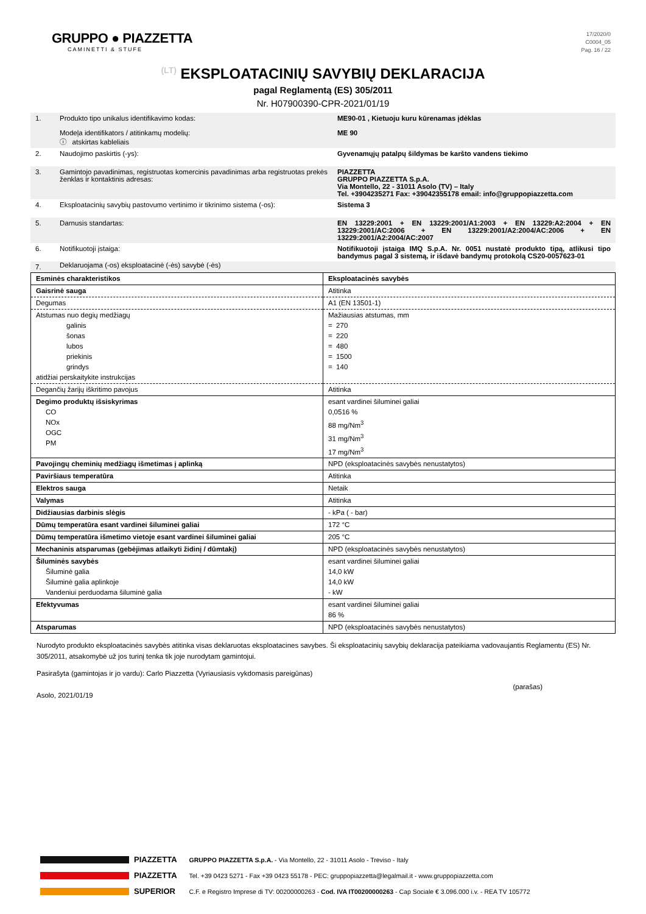GRUPPO ● PIAZZETTA
CAMINETTI & STUFE
17/2020/0
C0004_05
Pag. 16 / 22
(LT) EKSPLOATACINIŲ SAVYBIŲ DEKLARACIJA
pagal Reglamentą (ES) 305/2011
Nr. H07900390-CPR-2021/01/19
| 1. | Produkto tipo unikalus identifikavimo kodas: Modeļa identifikators / atitinkamų modelių: ⓘ atskirtas kableliais | ME90-01 , Kietuoju kuru kūrenamas įdėklas ME 90 |
| 2. | Naudojimo paskirtis (-ys): | Gyvenamųjų patalpų šildymas be karšto vandens tiekimo |
| 3. | Gamintojo pavadinimas, registruotas komercinis pavadinimas arba registruotas prekės ženklas ir kontaktinis adresas: | PIAZZETTA GRUPPO PIAZZETTA S.p.A. Via Montello, 22 - 31011 Asolo (TV) – Italy Tel. +3904235271 Fax: +39042355178 email: info@gruppopiazzetta.com |
| 4. | Eksploatacinių savybių pastovumo vertinimo ir tikrinimo sistema (-os): | Sistema 3 |
| 5. | Darnusis standartas: | EN 13229:2001 + EN 13229:2001/A1:2003 + EN 13229:A2:2004 + EN 13229:2001/AC:2006 + EN 13229:2001/A2:2004/AC:2006 + EN 13229:2001/A2:2004/AC:2007 |
| 6. | Notifikuotoji įstaiga: | Notifikuotoji įstaiga IMQ S.p.A. Nr. 0051 nustatė produkto tipą, atlikusi tipo bandymus pagal 3 sistemą, ir išdavė bandymų protokolą CS20-0057623-01 |
| 7. | Deklaruojama (-os) eksploatacinė (-ės) savybė (-ės) | |
| Esminės charakteristikos | Eksploatacinės savybės |
| Gaisrinė sauga | Atitinka |
| Degumas | A1 (EN 13501-1) |
| Atstumas nuo degių medžiagų galinis šonas lubos priekinis grindys atidžiai perskaitykite instrukcijas | Mažiausias atstumas, mm = 270 = 220 = 480 = 1500 = 140 |
| Degančių žarijų iškritimo pavojus | Atitinka |
| Degimo produktų išsiskyrimas CO NOx OGC PM | esant vardinei šiluminei galiai 0,0516 % 88 mg/Nm<sup>3</sup> 31 mg/Nm<sup>3</sup> 17 mg/Nm<sup>3</sup> |
| Pavojingų cheminių medžiagų išmetimas į aplinką | NPD (eksploatacinės savybės nenustatytos) |
| Paviršiaus temperatūra | Atitinka |
| Elektros sauga | Netaik |
| Valymas | Atitinka |
| Didžiausias darbinis slėgis | - kPa ( - bar) |
| Dūmų temperatūra esant vardinei šiluminei galiai | 172 °C |
| Dūmų temperatūra išmetimo vietoje esant vardinei šiluminei galiai | 205 °C |
| Mechaninis atsparumas (gebėjimas atlaikyti židinį / dūmtakį) | NPD (eksploatacinės savybės nenustatytos) |
| Šiluminės savybės Šiluminė galia Šiluminė galia aplinkoje Vandeniui perduodama šiluminė galia | esant vardinei šiluminei galiai 14,0 kW 14,0 kW - kW |
| Efektyvumas | esant vardinei šiluminei galiai 86 % |
| Atsparumas | NPD (eksploatacinės savybės nenustatytos) |
Nurodyto produkto eksploatacinės savybės atitinka visas deklaruotas eksploatacines savybes. Ši eksploatacinių savybių deklaracija pateikiama vadovaujantis Reglamentu (ES) Nr. 305/2011, atsakomybė už jos turinį tenka tik joje nurodytam gamintojui.
Pasirašyta (gamintojas ir jo vardu): Carlo Piazzetta (Vyriausiasis vykdomasis pareigūnas)
Asolo, 2021/01/19
(parašas)
PIAZZETTA
PIAZZETTA
SUPERIOR
GRUPPO PIAZZETTA S.p.A. - Via Montello, 22 - 31011 Asolo - Treviso - Italy
Tel. +39 0423 5271 - Fax +39 0423 55178 - PEC: gruppopiazzetta@legalmail.it - www.gruppopiazzetta.com
C.F. e Registro Imprese di TV: 00200000263 - Cod. IVA IT00200000263 - Cap Sociale € 3.096.000 i.v. - REA TV 105772